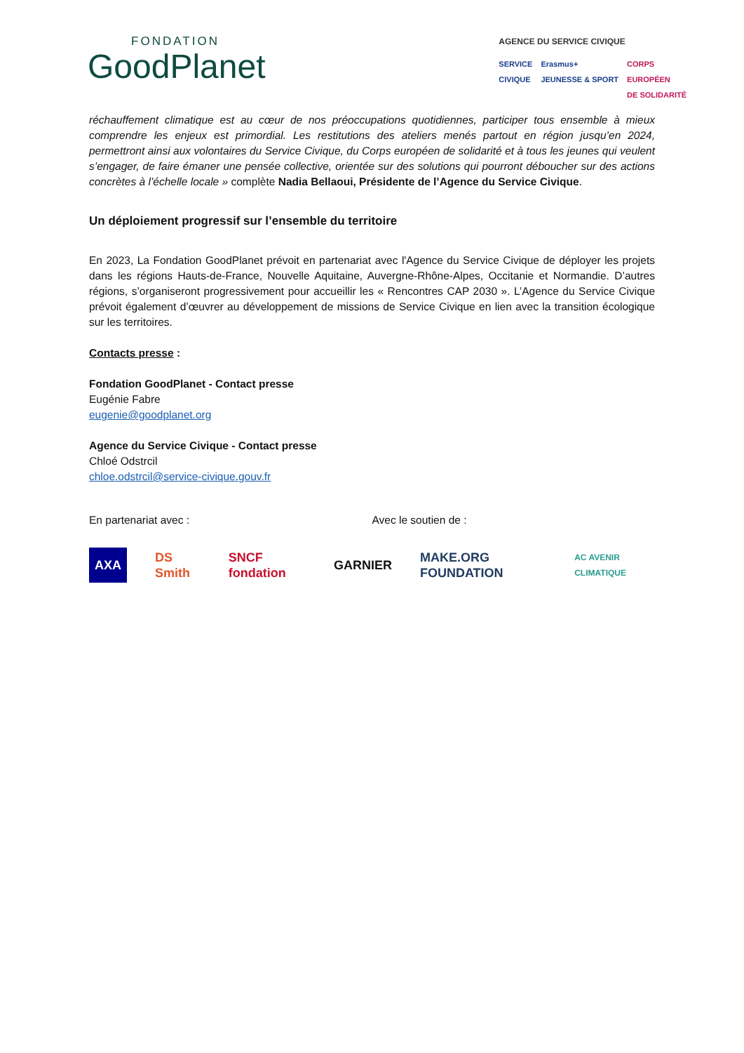FONDATION
GoodPlanet
AGENCE DU SERVICE CIVIQUE
SERVICE
CIVIQUE Erasmus+
JEUNESSE & SPORT CORPS
EUROPÉEN
DE SOLIDARITÉ
réchauffement climatique est au cœur de nos préoccupations quotidiennes, participer tous ensemble à mieux comprendre les enjeux est primordial. Les restitutions des ateliers menés partout en région jusqu’en 2024, permettront ainsi aux volontaires du Service Civique, du Corps européen de solidarité et à tous les jeunes qui veulent s’engager, de faire émaner une pensée collective, orientée sur des solutions qui pourront déboucher sur des actions concrètes à l’échelle locale » complète Nadia Bellaoui, Présidente de l’Agence du Service Civique.
Un déploiement progressif sur l’ensemble du territoire
En 2023, La Fondation GoodPlanet prévoit en partenariat avec l'Agence du Service Civique de déployer les projets dans les régions Hauts-de-France, Nouvelle Aquitaine, Auvergne-Rhône-Alpes, Occitanie et Normandie. D’autres régions, s’organiseront progressivement pour accueillir les « Rencontres CAP 2030 ». L’Agence du Service Civique prévoit également d’œuvrer au développement de missions de Service Civique en lien avec la transition écologique sur les territoires.
Contacts presse :
Fondation GoodPlanet - Contact presse
Eugénie Fabre
eugenie@goodplanet.org
Agence du Service Civique - Contact presse
Chloé Odstrcil
chloe.odstrcil@service-civique.gouv.fr
En partenariat avec : Avec le soutien de :
AXA DS Smith SNCF fondation GARNIER MAKE.ORG FOUNDATION AC AVENIR CLIMATIQUE